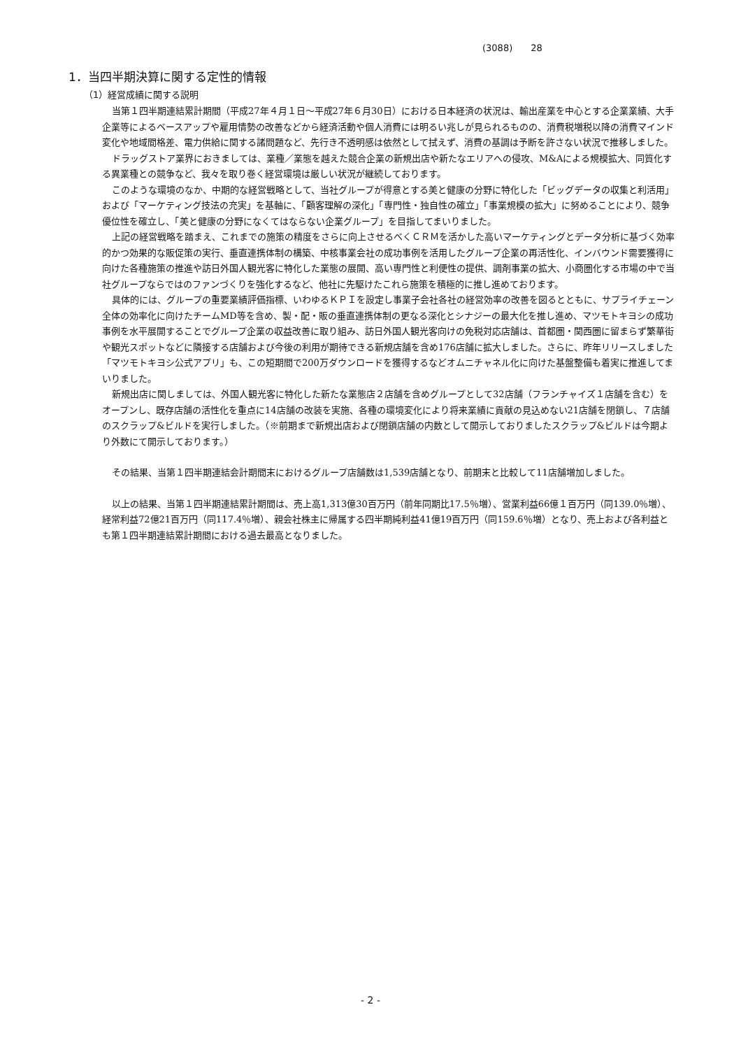(3088)　　28
1．当四半期決算に関する定性的情報
（1）経営成績に関する説明
当第１四半期連結累計期間（平成27年４月１日～平成27年６月30日）における日本経済の状況は、輸出産業を中心とする企業業績、大手企業等によるベースアップや雇用情勢の改善などから経済活動や個人消費には明るい兆しが見られるものの、消費税増税以降の消費マインド変化や地域間格差、電力供給に関する諸問題など、先行き不透明感は依然として拭えず、消費の基調は予断を許さない状況で推移しました。
ドラッグストア業界におきましては、業種／業態を越えた競合企業の新規出店や新たなエリアへの侵攻、M&Aによる規模拡大、同質化する異業種との競争など、我々を取り巻く経営環境は厳しい状況が継続しております。
このような環境のなか、中期的な経営戦略として、当社グループが得意とする美と健康の分野に特化した「ビッグデータの収集と利活用」および「マーケティング技法の充実」を基軸に、「顧客理解の深化」「専門性・独自性の確立」「事業規模の拡大」に努めることにより、競争優位性を確立し、「美と健康の分野になくてはならない企業グループ」を目指してまいりました。
上記の経営戦略を踏まえ、これまでの施策の精度をさらに向上させるべくＣＲＭを活かした高いマーケティングとデータ分析に基づく効率的かつ効果的な販促策の実行、垂直連携体制の構築、中核事業会社の成功事例を活用したグループ企業の再活性化、インバウンド需要獲得に向けた各種施策の推進や訪日外国人観光客に特化した業態の展開、高い専門性と利便性の提供、調剤事業の拡大、小商圏化する市場の中で当社グループならではのファンづくりを強化するなど、他社に先駆けたこれら施策を積極的に推し進めております。
具体的には、グループの重要業績評価指標、いわゆるＫＰＩを設定し事業子会社各社の経営効率の改善を図るとともに、サプライチェーン全体の効率化に向けたチームMD等を含め、製・配・販の垂直連携体制の更なる深化とシナジーの最大化を推し進め、マツモトキヨシの成功事例を水平展開することでグループ企業の収益改善に取り組み、訪日外国人観光客向けの免税対応店舗は、首都圏・関西圏に留まらず繁華街や観光スポットなどに隣接する店舗および今後の利用が期待できる新規店舗を含め176店舗に拡大しました。さらに、昨年リリースしました「マツモトキヨシ公式アプリ」も、この短期間で200万ダウンロードを獲得するなどオムニチャネル化に向けた基盤整備も着実に推進してまいりました。
新規出店に関しましては、外国人観光客に特化した新たな業態店２店舗を含めグループとして32店舗（フランチャイズ１店舗を含む）をオープンし、既存店舗の活性化を重点に14店舗の改装を実施、各種の環境変化により将来業績に貢献の見込めない21店舗を閉鎖し、７店舗のスクラップ&ビルドを実行しました。（※前期まで新規出店および閉鎖店舗の内数として開示しておりましたスクラップ&ビルドは今期より外数にて開示しております。）
その結果、当第１四半期連結会計期間末におけるグループ店舗数は1,539店舗となり、前期末と比較して11店舗増加しました。
以上の結果、当第１四半期連結累計期間は、売上高1,313億30百万円（前年同期比17.5％増）、営業利益66億１百万円（同139.0％増）、経常利益72億21百万円（同117.4％増）、親会社株主に帰属する四半期純利益41億19百万円（同159.6％増）となり、売上および各利益とも第１四半期連結累計期間における過去最高となりました。
- 2 -